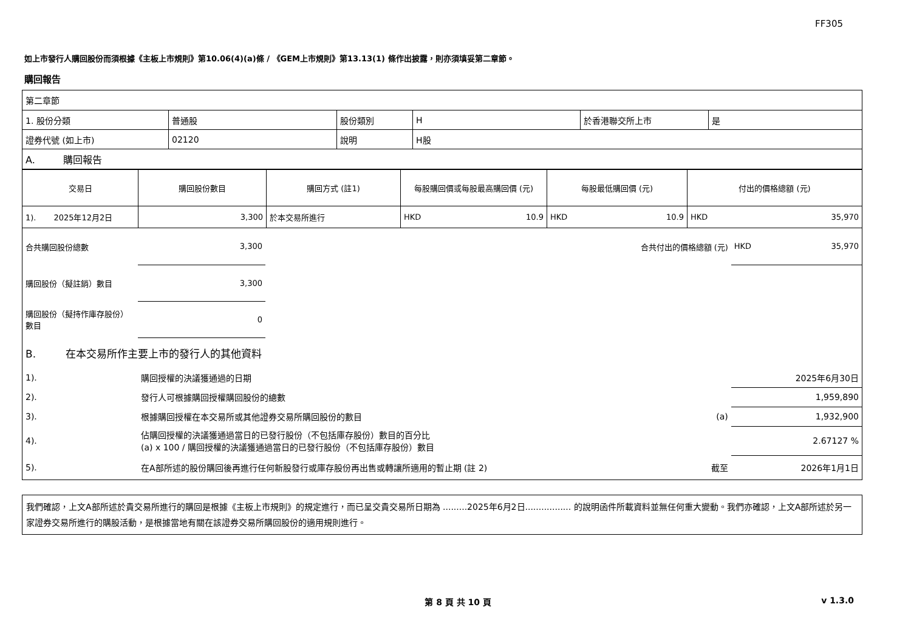FF305
如上市發行人購回股份而須根據《主板上市規則》第10.06(4)(a)條 / 《GEM上市規則》第13.13(1) 條作出披露，則亦須填妥第二章節。
購回報告
| 第二章節 | | | | | |
| 1. 股份分類 | 普通股 | 股份類別 | H | 於香港聯交所上市 | 是 |
| 證券代號 (如上市) | 02120 | 說明 | H股 | | |
| A. 購回報告 | | | | | |
| 交易日 | 購回股份數目 | 購回方式 (註1) | 每股購回價或每股最高購回價 (元) | 每股最低購回價 (元) | 付出的價格總額 (元) |
| --- | --- | --- | --- | --- | --- |
| 1). 2025年12月2日 | 3,300 | 於本交易所進行 | HKD 10.9 | HKD 10.9 | HKD 35,970 |
| 合共購回股份總數 | 3,300 | 合共付出的價格總額 (元) | | HKD 35,970 |
| 購回股份（擬註銷）數目 | 3,300 | | | |
| 購回股份（擬持作庫存股份）數目 | 0 | | | |
| B. 在本交易所作主要上市的發行人的其他資料 | | | | |
| 1). | 購回授權的決議獲通過的日期 | | | 2025年6月30日 |
| 2). | 發行人可根據購回授權購回股份的總數 | | | 1,959,890 |
| 3). | 根據購回授權在本交易所或其他證券交易所購回股份的數目 | | (a) | 1,932,900 |
| 4). | 佔購回授權的決議獲通過當日的已發行股份（不包括庫存股份）數目的百分比 (a) x 100 / 購回授權的決議獲通過當日的已發行股份（不包括庫存股份）數目 | | | 2.67127 % |
| 5). | 在A部所述的股份購回後再進行任何新股發行或庫存股份再出售或轉讓所適用的暫止期 (註 2) | | 截至 | 2026年1月1日 |
| 我們確認，上文A部所述於貴交易所進行的購回是根據《主板上市規則》的規定進行，而已呈交貴交易所日期為 .........2025年6月2日................. 的說明函件所載資料並無任何重大變動。我們亦確認，上文A部所述於另一家證券交易所進行的購股活動，是根據當地有關在該證券交易所購回股份的適用規則進行。 |
第 8 頁 共 10 頁 v 1.3.0